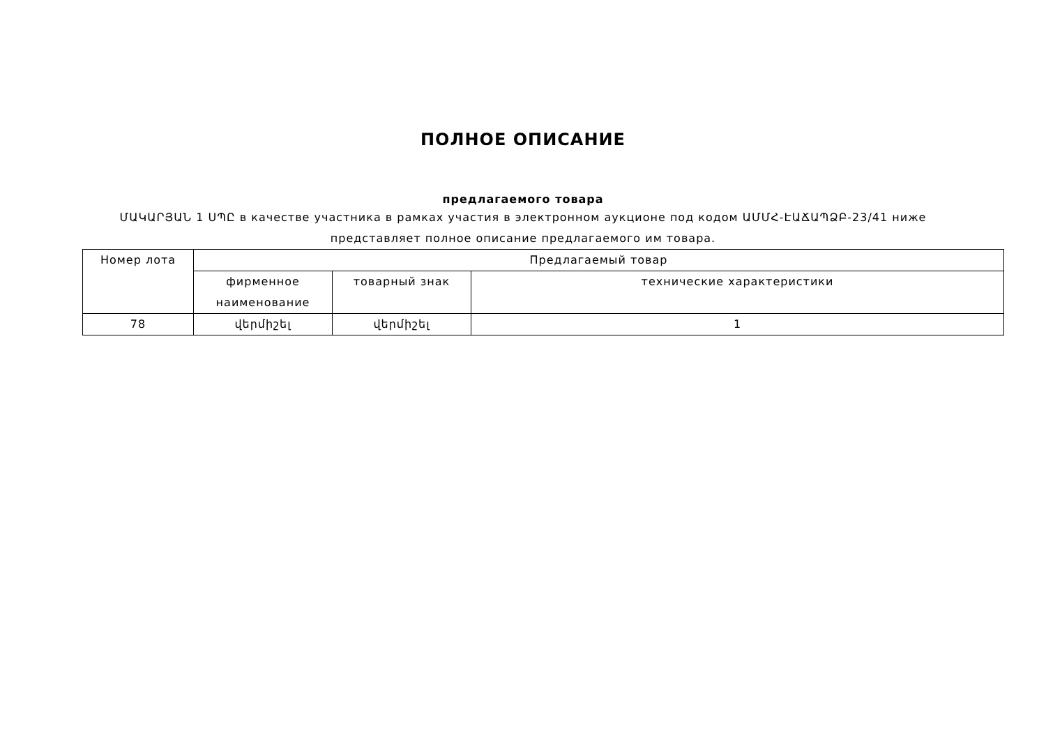ПОЛНОЕ ОПИСАНИЕ
предлагаемого товара
ՄԱԿԱՐՅԱՆ 1 ՍՊԸ в качестве участника в рамках участия в электронном аукционе под кодом ԱՄՄՀ-ԷԱՃԱՊՁԲ-23/41 ниже представляет полное описание предлагаемого им товара.
| Номер лота | Предлагаемый товар | | |
| --- | --- | --- | --- |
| | фирменное наименование | товарный знак | технические характеристики |
| 78 | վերմիշել | վերմիշել | 1 |